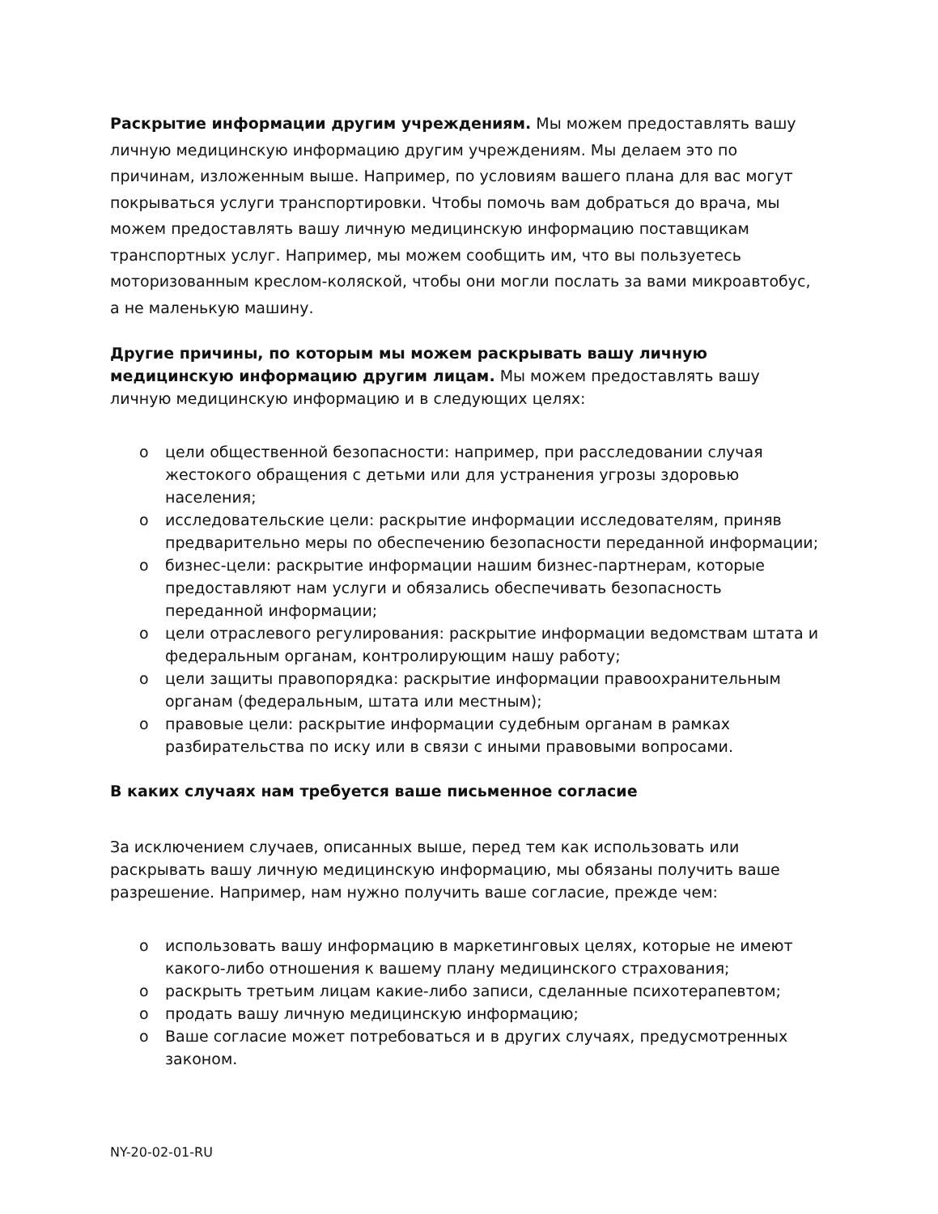Раскрытие информации другим учреждениям. Мы можем предоставлять вашу личную медицинскую информацию другим учреждениям. Мы делаем это по причинам, изложенным выше. Например, по условиям вашего плана для вас могут покрываться услуги транспортировки. Чтобы помочь вам добраться до врача, мы можем предоставлять вашу личную медицинскую информацию поставщикам транспортных услуг. Например, мы можем сообщить им, что вы пользуетесь моторизованным креслом-коляской, чтобы они могли послать за вами микроавтобус, а не маленькую машину.
Другие причины, по которым мы можем раскрывать вашу личную медицинскую информацию другим лицам. Мы можем предоставлять вашу личную медицинскую информацию и в следующих целях:
o цели общественной безопасности: например, при расследовании случая жестокого обращения с детьми или для устранения угрозы здоровью населения;
o исследовательские цели: раскрытие информации исследователям, приняв предварительно меры по обеспечению безопасности переданной информации;
o бизнес-цели: раскрытие информации нашим бизнес-партнерам, которые предоставляют нам услуги и обязались обеспечивать безопасность переданной информации;
o цели отраслевого регулирования: раскрытие информации ведомствам штата и федеральным органам, контролирующим нашу работу;
o цели защиты правопорядка: раскрытие информации правоохранительным органам (федеральным, штата или местным);
o правовые цели: раскрытие информации судебным органам в рамках разбирательства по иску или в связи с иными правовыми вопросами.
В каких случаях нам требуется ваше письменное согласие
За исключением случаев, описанных выше, перед тем как использовать или раскрывать вашу личную медицинскую информацию, мы обязаны получить ваше разрешение. Например, нам нужно получить ваше согласие, прежде чем:
o использовать вашу информацию в маркетинговых целях, которые не имеют какого-либо отношения к вашему плану медицинского страхования;
o раскрыть третьим лицам какие-либо записи, сделанные психотерапевтом;
o продать вашу личную медицинскую информацию;
o Ваше согласие может потребоваться и в других случаях, предусмотренных законом.
NY-20-02-01-RU